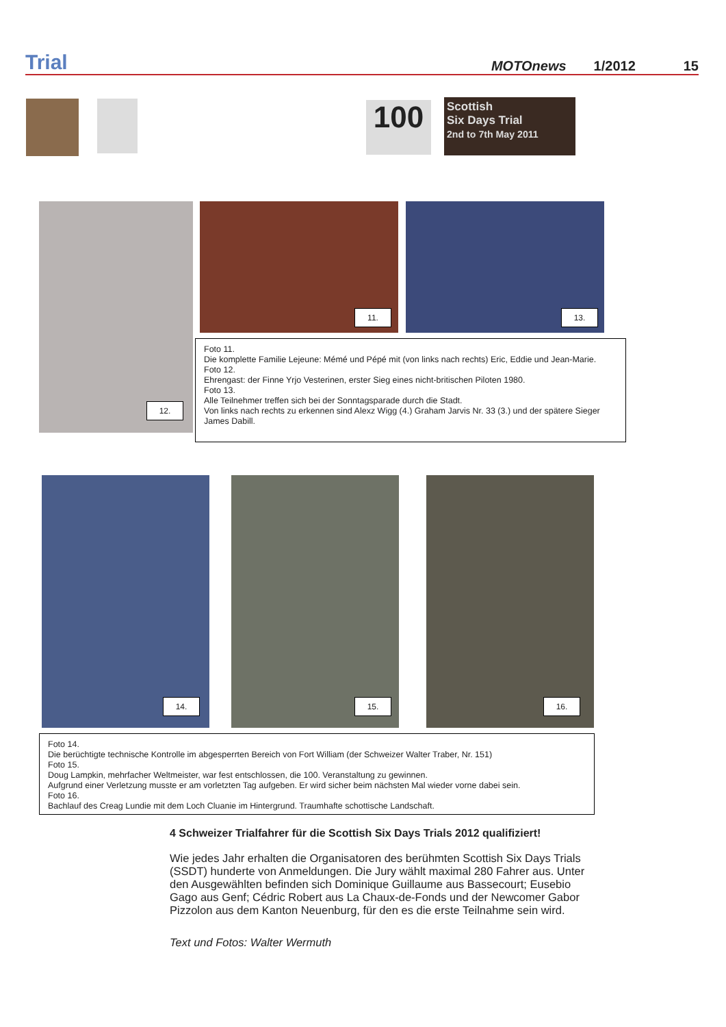Trial
MOTOnews 1/2012 15
100
Scottish
Six Days Trial
2nd to 7th May 2011
11. 13.
12.
Foto 11.
Die komplette Familie Lejeune: Mémé und Pépé mit (von links nach rechts) Eric, Eddie und Jean-Marie.
Foto 12.
Ehrengast: der Finne Yrjo Vesterinen, erster Sieg eines nicht-britischen Piloten 1980.
Foto 13.
Alle Teilnehmer treffen sich bei der Sonntagsparade durch die Stadt.
Von links nach rechts zu erkennen sind Alexz Wigg (4.) Graham Jarvis Nr. 33 (3.) und der spätere Sieger James Dabill.
14. 15. 16.
Foto 14.
Die berüchtigte technische Kontrolle im abgesperrten Bereich von Fort William (der Schweizer Walter Traber, Nr. 151)
Foto 15.
Doug Lampkin, mehrfacher Weltmeister, war fest entschlossen, die 100. Veranstaltung zu gewinnen.
Aufgrund einer Verletzung musste er am vorletzten Tag aufgeben. Er wird sicher beim nächsten Mal wieder vorne dabei sein.
Foto 16.
Bachlauf des Creag Lundie mit dem Loch Cluanie im Hintergrund. Traumhafte schottische Landschaft.
4 Schweizer Trialfahrer für die Scottish Six Days Trials 2012 qualifiziert!
Wie jedes Jahr erhalten die Organisatoren des berühmten Scottish Six Days Trials (SSDT) hunderte von Anmeldungen. Die Jury wählt maximal 280 Fahrer aus. Unter den Ausgewählten befinden sich Dominique Guillaume aus Bassecourt; Eusebio Gago aus Genf; Cédric Robert aus La Chaux-de-Fonds und der Newcomer Gabor Pizzolon aus dem Kanton Neuenburg, für den es die erste Teilnahme sein wird.
Text und Fotos: Walter Wermuth